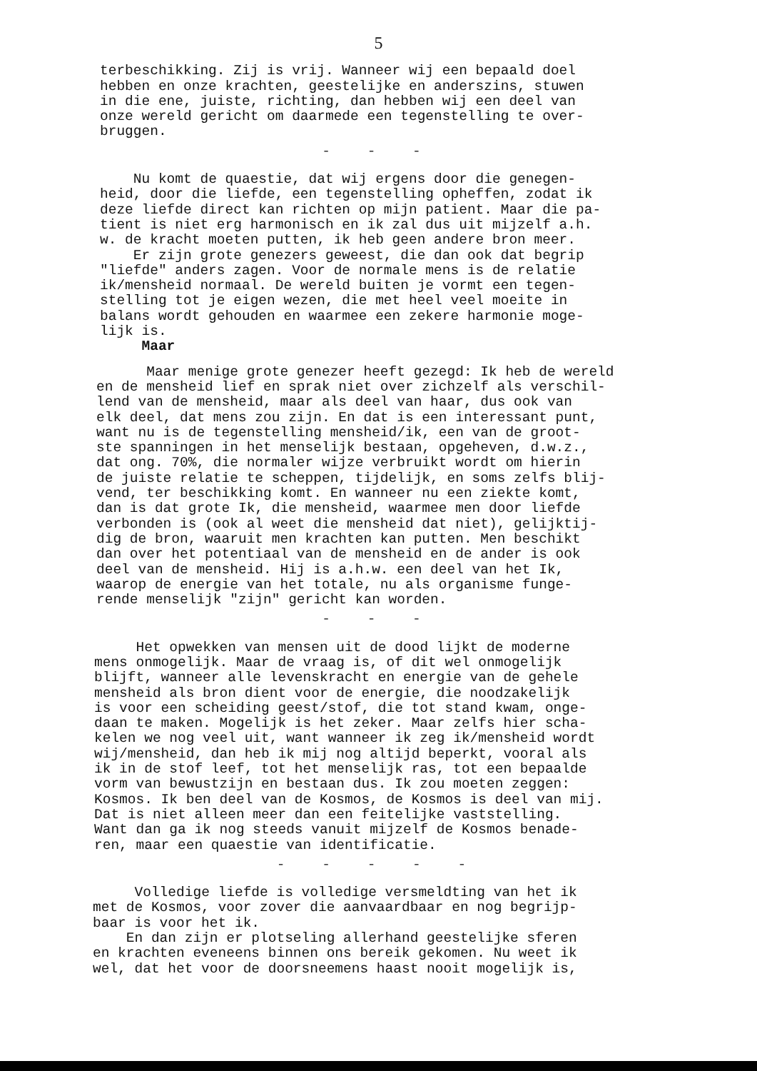5
terbeschikking. Zij is vrij. Wanneer wij een bepaald doel hebben en onze krachten, geestelijke en anderszins, stuwen in die ene, juiste, richting, dan hebben wij een deel van onze wereld gericht om daarmede een tegenstelling te over- bruggen.
- - -
Nu komt de quaestie, dat wij ergens door die genegen- heid, door die liefde, een tegenstelling opheffen, zodat ik deze liefde direct kan richten op mijn patient. Maar die pa- tient is niet erg harmonisch en ik zal dus uit mijzelf a.h. w. de kracht moeten putten, ik heb geen andere bron meer. Er zijn grote genezers geweest, die dan ook dat begrip "liefde" anders zagen. Voor de normale mens is de relatie ik/mensheid normaal. De wereld buiten je vormt een tegen- stelling tot je eigen wezen, die met heel veel moeite in balans wordt gehouden en waarmee een zekere harmonie moge- lijk is. Maar
Maar menige grote genezer heeft gezegd: Ik heb de wereld en de mensheid lief en sprak niet over zichzelf als verschil- lend van de mensheid, maar als deel van haar, dus ook van elk deel, dat mens zou zijn. En dat is een interessant punt, want nu is de tegenstelling mensheid/ik, een van de groot- ste spanningen in het menselijk bestaan, opgeheven, d.w.z., dat ong. 70%, die normaler wijze verbruikt wordt om hierin de juiste relatie te scheppen, tijdelijk, en soms zelfs blij- vend, ter beschikking komt. En wanneer nu een ziekte komt, dan is dat grote Ik, die mensheid, waarmee men door liefde verbonden is (ook al weet die mensheid dat niet), gelijktij- dig de bron, waaruit men krachten kan putten. Men beschikt dan over het potentiaal van de mensheid en de ander is ook deel van de mensheid. Hij is a.h.w. een deel van het Ik, waarop de energie van het totale, nu als organisme funge- rende menselijk "zijn" gericht kan worden.
- - -
Het opwekken van mensen uit de dood lijkt de moderne mens onmogelijk. Maar de vraag is, of dit wel onmogelijk blijft, wanneer alle levenskracht en energie van de gehele mensheid als bron dient voor de energie, die noodzakelijk is voor een scheiding geest/stof, die tot stand kwam, onge- daan te maken. Mogelijk is het zeker. Maar zelfs hier scha- kelen we nog veel uit, want wanneer ik zeg ik/mensheid wordt wij/mensheid, dan heb ik mij nog altijd beperkt, vooral als ik in de stof leef, tot het menselijk ras, tot een bepaalde vorm van bewustzijn en bestaan dus. Ik zou moeten zeggen: Kosmos. Ik ben deel van de Kosmos, de Kosmos is deel van mij. Dat is niet alleen meer dan een feitelijke vaststelling. Want dan ga ik nog steeds vanuit mijzelf de Kosmos benade- ren, maar een quaestie van identificatie.
- - - - -
Volledige liefde is volledige versmeldting van het ik met de Kosmos, voor zover die aanvaardbaar en nog begrijp- baar is voor het ik. En dan zijn er plotseling allerhand geestelijke sferen en krachten eveneens binnen ons bereik gekomen. Nu weet ik wel, dat het voor de doorsneemens haast nooit mogelijk is,